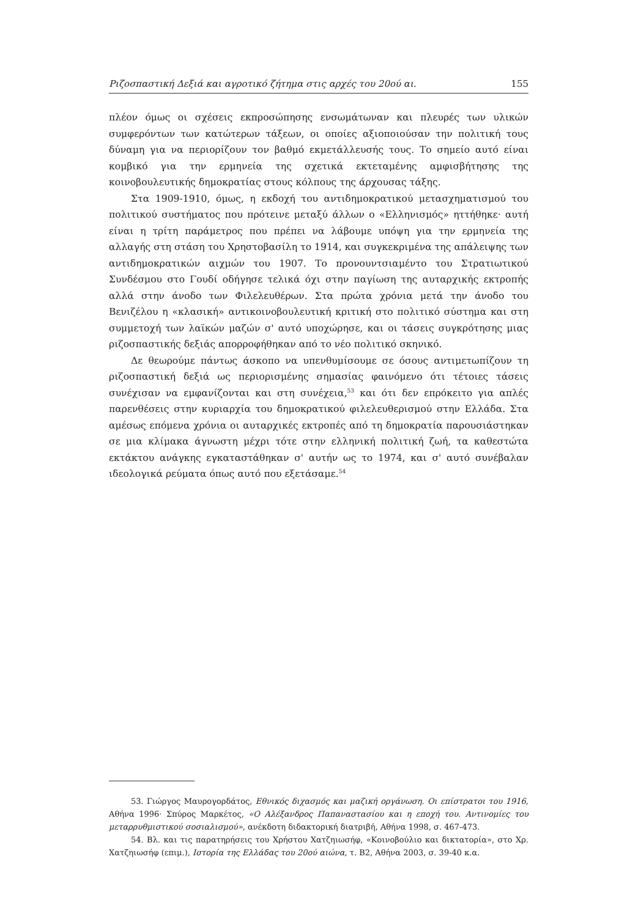Ριζοσπαστική Δεξιά και αγροτικό ζήτημα στις αρχές του 20ού αι. 155
πλέον όμως οι σχέσεις εκπροσώπησης ενσωμάτωναν και πλευρές των υλικών συμφερόντων των κατώτερων τάξεων, οι οποίες αξιοποιούσαν την πολιτική τους δύναμη για να περιορίζουν τον βαθμό εκμετάλλευσής τους. Το σημείο αυτό είναι κομβικό για την ερμηνεία της σχετικά εκτεταμένης αμφισβήτησης της κοινοβουλευτικής δημοκρατίας στους κόλπους της άρχουσας τάξης.
Στα 1909-1910, όμως, η εκδοχή του αντιδημοκρατικού μετασχηματισμού του πολιτικού συστήματος που πρότεινε μεταξύ άλλων ο «Ελληνισμός» ηττήθηκε· αυτή είναι η τρίτη παράμετρος που πρέπει να λάβουμε υπόψη για την ερμηνεία της αλλαγής στη στάση του Χρηστοβασίλη το 1914, και συγκεκριμένα της απάλειψης των αντιδημοκρατικών αιχμών του 1907. Το προνουντσιαμέντο του Στρατιωτικού Συνδέσμου στο Γουδί οδήγησε τελικά όχι στην παγίωση της αυταρχικής εκτροπής αλλά στην άνοδο των Φιλελευθέρων. Στα πρώτα χρόνια μετά την άνοδο του Βενιζέλου η «κλασική» αντικοινοβουλευτική κριτική στο πολιτικό σύστημα και στη συμμετοχή των λαϊκών μαζών σ' αυτό υποχώρησε, και οι τάσεις συγκρότησης μιας ριζοσπαστικής δεξιάς απορροφήθηκαν από το νέο πολιτικό σκηνικό.
Δε θεωρούμε πάντως άσκοπο να υπενθυμίσουμε σε όσους αντιμετωπίζουν τη ριζοσπαστική δεξιά ως περιορισμένης σημασίας φαινόμενο ότι τέτοιες τάσεις συνέχισαν να εμφανίζονται και στη συνέχεια,<sup>53</sup> και ότι δεν επρόκειτο για απλές παρενθέσεις στην κυριαρχία του δημοκρατικού φιλελευθερισμού στην Ελλάδα. Στα αμέσως επόμενα χρόνια οι αυταρχικές εκτροπές από τη δημοκρατία παρουσιάστηκαν σε μια κλίμακα άγνωστη μέχρι τότε στην ελληνική πολιτική ζωή, τα καθεστώτα εκτάκτου ανάγκης εγκαταστάθηκαν σ' αυτήν ως το 1974, και σ' αυτό συνέβαλαν ιδεολογικά ρεύματα όπως αυτό που εξετάσαμε.<sup>54</sup>
53. Γιώργος Μαυρογορδάτος, Εθνικός διχασμός και μαζική οργάνωση. Οι επίστρατοι του 1916, Αθήνα 1996· Σπύρος Μαρκέτος, «Ο Αλέξανδρος Παπαναστασίου και η εποχή του. Αντινομίες του μεταρρυθμιστικού σοσιαλισμού», ανέκδοτη διδακτορική διατριβή, Αθήνα 1998, σ. 467-473.
54. Βλ. και τις παρατηρήσεις του Χρήστου Χατζηιωσήφ, «Κοινοβούλιο και δικτατορία», στο Χρ. Χατζηιωσήφ (επιμ.), Ιστορία της Ελλάδας του 20ού αιώνα, τ. Β2, Αθήνα 2003, σ. 39-40 κ.α.